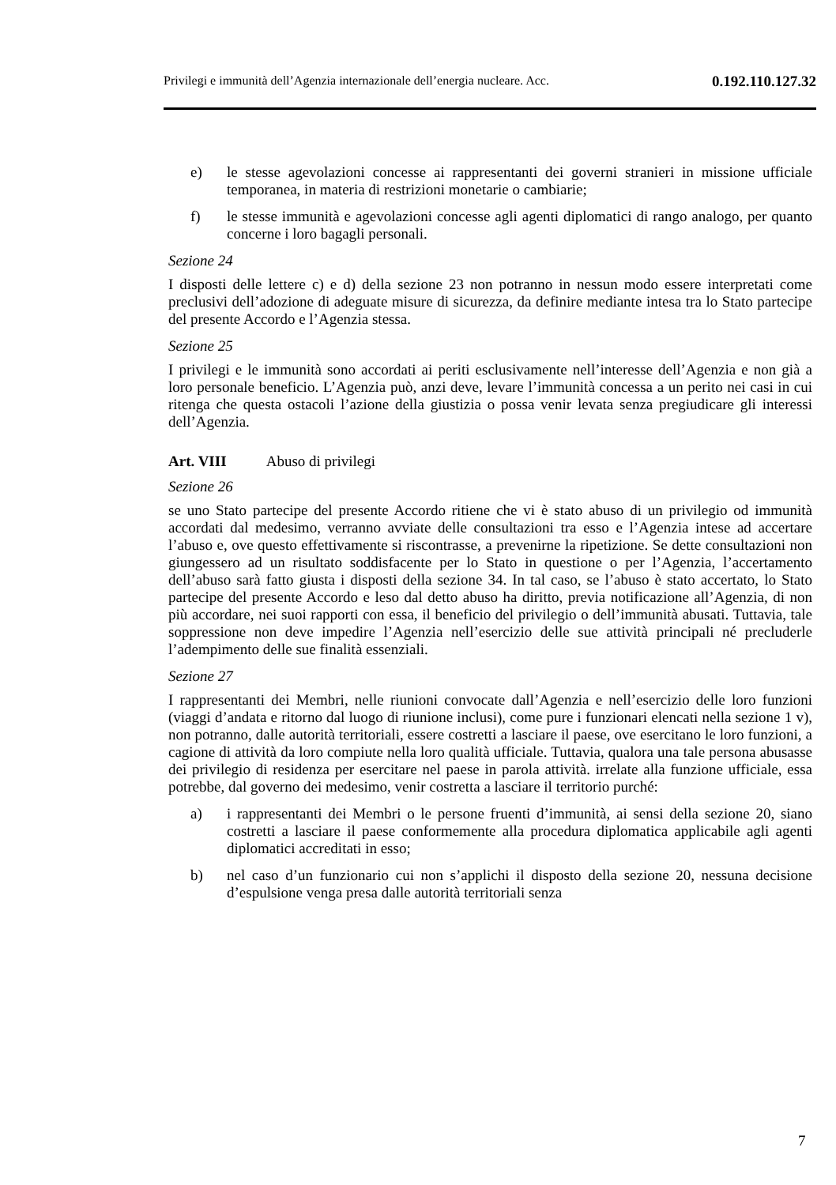Privilegi e immunità dell’Agenzia internazionale dell’energia nucleare. Acc.
0.192.110.127.32
e) le stesse agevolazioni concesse ai rappresentanti dei governi stranieri in missione ufficiale temporanea, in materia di restrizioni monetarie o cambiarie;
f) le stesse immunità e agevolazioni concesse agli agenti diplomatici di rango analogo, per quanto concerne i loro bagagli personali.
Sezione 24
I disposti delle lettere c) e d) della sezione 23 non potranno in nessun modo essere interpretati come preclusivi dell’adozione di adeguate misure di sicurezza, da definire mediante intesa tra lo Stato partecipe del presente Accordo e l’Agenzia stessa.
Sezione 25
I privilegi e le immunità sono accordati ai periti esclusivamente nell’interesse dell’Agenzia e non già a loro personale beneficio. L’Agenzia può, anzi deve, levare l’immunità concessa a un perito nei casi in cui ritenga che questa ostacoli l’azione della giustizia o possa venir levata senza pregiudicare gli interessi dell’Agenzia.
Art. VIII Abuso di privilegi
Sezione 26
se uno Stato partecipe del presente Accordo ritiene che vi è stato abuso di un privilegio od immunità accordati dal medesimo, verranno avviate delle consultazioni tra esso e l’Agenzia intese ad accertare l’abuso e, ove questo effettivamente si riscontrasse, a prevenirne la ripetizione. Se dette consultazioni non giungessero ad un risultato soddisfacente per lo Stato in questione o per l’Agenzia, l’accertamento dell’abuso sarà fatto giusta i disposti della sezione 34. In tal caso, se l’abuso è stato accertato, lo Stato partecipe del presente Accordo e leso dal detto abuso ha diritto, previa notificazione all’Agenzia, di non più accordare, nei suoi rapporti con essa, il beneficio del privilegio o dell’immunità abusati. Tuttavia, tale soppressione non deve impedire l’Agenzia nell’esercizio delle sue attività principali né precluderle l’adempimento delle sue finalità essenziali.
Sezione 27
I rappresentanti dei Membri, nelle riunioni convocate dall’Agenzia e nell’esercizio delle loro funzioni (viaggi d’andata e ritorno dal luogo di riunione inclusi), come pure i funzionari elencati nella sezione 1 v), non potranno, dalle autorità territoriali, essere costretti a lasciare il paese, ove esercitano le loro funzioni, a cagione di attività da loro compiute nella loro qualità ufficiale. Tuttavia, qualora una tale persona abusasse dei privilegio di residenza per esercitare nel paese in parola attività. irrelate alla funzione ufficiale, essa potrebbe, dal governo dei medesimo, venir costretta a lasciare il territorio purché:
a) i rappresentanti dei Membri o le persone fruenti d’immunità, ai sensi della sezione 20, siano costretti a lasciare il paese conformemente alla procedura diplomatica applicabile agli agenti diplomatici accreditati in esso;
b) nel caso d’un funzionario cui non s’applichi il disposto della sezione 20, nessuna decisione d’espulsione venga presa dalle autorità territoriali senza
7